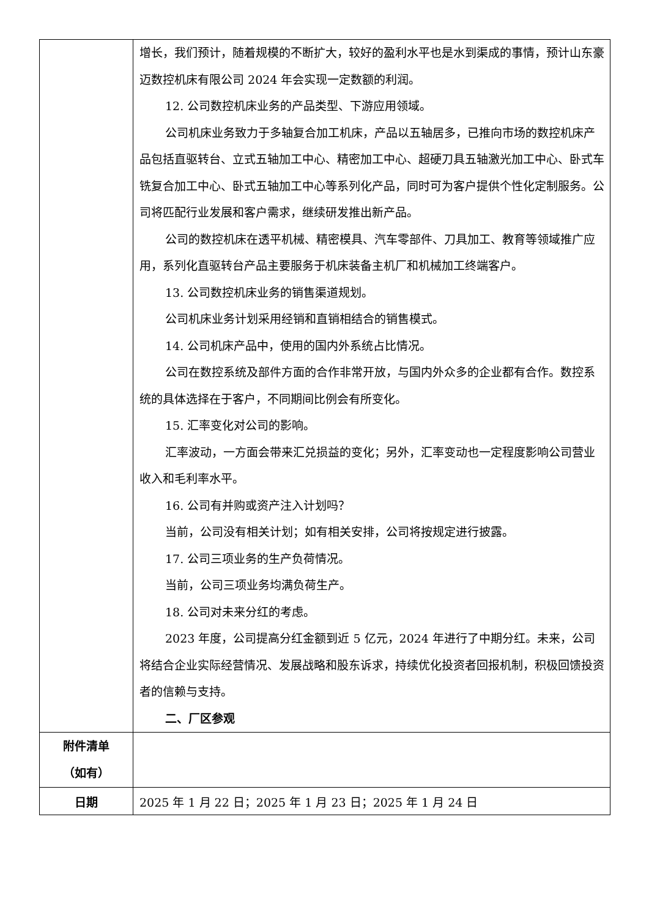| | 增长，我们预计，随着规模的不断扩大，较好的盈利水平也是水到渠成的事情，预计山东豪迈数控机床有限公司 2024 年会实现一定数额的利润。 12. 公司数控机床业务的产品类型、下游应用领域。 公司机床业务致力于多轴复合加工机床，产品以五轴居多，已推向市场的数控机床产品包括直驱转台、立式五轴加工中心、精密加工中心、超硬刀具五轴激光加工中心、卧式车铣复合加工中心、卧式五轴加工中心等系列化产品，同时可为客户提供个性化定制服务。公司将匹配行业发展和客户需求，继续研发推出新产品。 公司的数控机床在透平机械、精密模具、汽车零部件、刀具加工、教育等领域推广应用，系列化直驱转台产品主要服务于机床装备主机厂和机械加工终端客户。 13. 公司数控机床业务的销售渠道规划。 公司机床业务计划采用经销和直销相结合的销售模式。 14. 公司机床产品中，使用的国内外系统占比情况。 公司在数控系统及部件方面的合作非常开放，与国内外众多的企业都有合作。数控系统的具体选择在于客户，不同期间比例会有所变化。 15. 汇率变化对公司的影响。 汇率波动，一方面会带来汇兑损益的变化；另外，汇率变动也一定程度影响公司营业收入和毛利率水平。 16. 公司有并购或资产注入计划吗？ 当前，公司没有相关计划；如有相关安排，公司将按规定进行披露。 17. 公司三项业务的生产负荷情况。 当前，公司三项业务均满负荷生产。 18. 公司对未来分红的考虑。 2023 年度，公司提高分红金额到近 5 亿元，2024 年进行了中期分红。未来，公司将结合企业实际经营情况、发展战略和股东诉求，持续优化投资者回报机制，积极回馈投资者的信赖与支持。 二、厂区参观 |
| 附件清单 （如有） | |
| 日期 | 2025 年 1 月 22 日；2025 年 1 月 23 日；2025 年 1 月 24 日 |